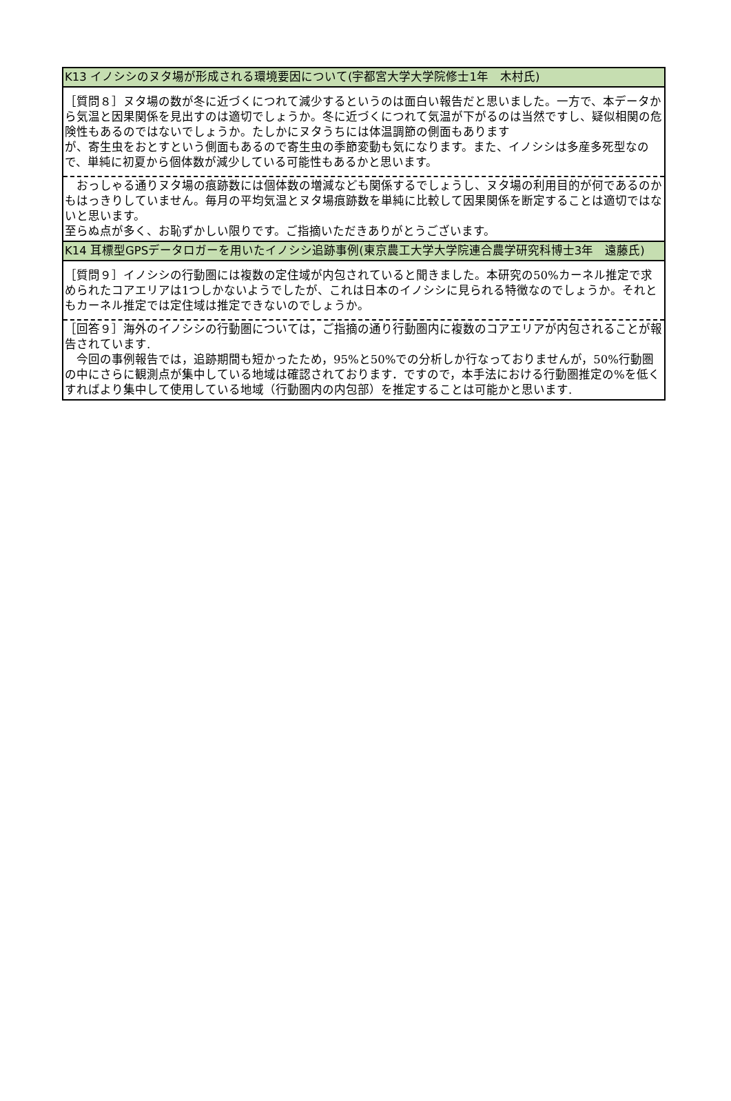| K13 イノシシのヌタ場が形成される環境要因について(宇都宮大学大学院修士1年 木村氏) |
| ［質問８］ヌタ場の数が冬に近づくにつれて減少するというのは面白い報告だと思いました。一方で、本データから気温と因果関係を見出すのは適切でしょうか。冬に近づくにつれて気温が下がるのは当然ですし、疑似相関の危険性もあるのではないでしょうか。たしかにヌタうちには体温調節の側面もあります が、寄生虫をおとすという側面もあるので寄生虫の季節変動も気になります。また、イノシシは多産多死型なので、単純に初夏から個体数が減少している可能性もあるかと思います。 |
| おっしゃる通りヌタ場の痕跡数には個体数の増減なども関係するでしょうし、ヌタ場の利用目的が何であるのかもはっきりしていません。毎月の平均気温とヌタ場痕跡数を単純に比較して因果関係を断定することは適切ではないと思います。 至らぬ点が多く、お恥ずかしい限りです。ご指摘いただきありがとうございます。 |
| K14 耳標型GPSデータロガーを用いたイノシシ追跡事例(東京農工大学大学院連合農学研究科博士3年 遠藤氏) |
| ［質問９］イノシシの行動圏には複数の定住域が内包されていると聞きました。本研究の50%カーネル推定で求められたコアエリアは1つしかないようでしたが、これは日本のイノシシに見られる特徴なのでしょうか。それともカーネル推定では定住域は推定できないのでしょうか。 |
| ［回答９］海外のイノシシの行動圏については，ご指摘の通り行動圏内に複数のコアエリアが内包されることが報告されています. 今回の事例報告では，追跡期間も短かったため，95%と50%での分析しか行なっておりませんが，50%行動圏の中にさらに観測点が集中している地域は確認されております．ですので，本手法における行動圏推定の%を低くすればより集中して使用している地域（行動圏内の内包部）を推定することは可能かと思います. |